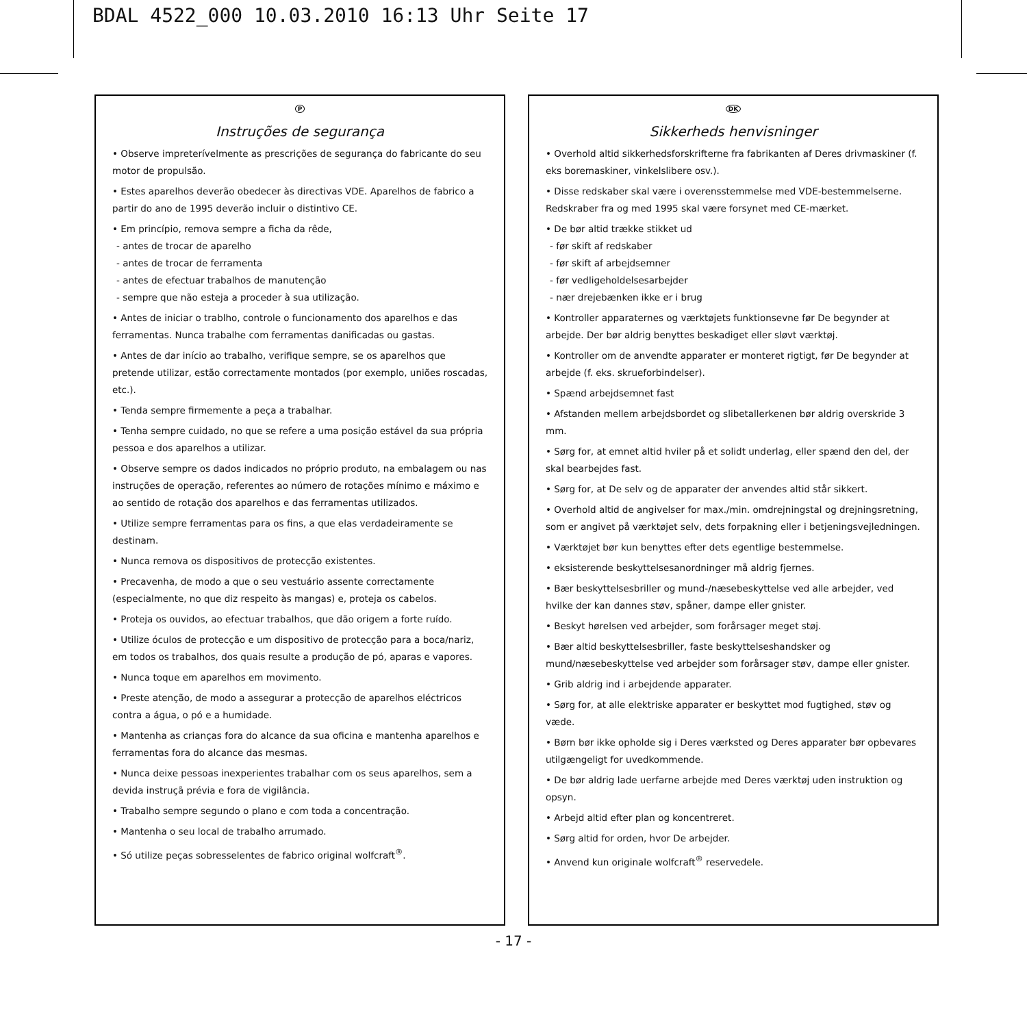BDAL 4522_000 10.03.2010 16:13 Uhr Seite 17
P
Instruções de segurança
• Observe impreterívelmente as prescrições de segurança do fabricante do seu motor de propulsão.
• Estes aparelhos deverão obedecer às directivas VDE. Aparelhos de fabrico a partir do ano de 1995 deverão incluir o distintivo CE.
• Em princípio, remova sempre a ficha da rêde,
- antes de trocar de aparelho
- antes de trocar de ferramenta
- antes de efectuar trabalhos de manutenção
- sempre que não esteja a proceder à sua utilização.
• Antes de iniciar o trablho, controle o funcionamento dos aparelhos e das ferramentas. Nunca trabalhe com ferramentas danificadas ou gastas.
• Antes de dar início ao trabalho, verifique sempre, se os aparelhos que pretende utilizar, estão correctamente montados (por exemplo, uniões roscadas, etc.).
• Tenda sempre firmemente a peça a trabalhar.
• Tenha sempre cuidado, no que se refere a uma posição estável da sua própria pessoa e dos aparelhos a utilizar.
• Observe sempre os dados indicados no próprio produto, na embalagem ou nas instruções de operação, referentes ao número de rotações mínimo e máximo e ao sentido de rotação dos aparelhos e das ferramentas utilizados.
• Utilize sempre ferramentas para os fins, a que elas verdadeiramente se destinam.
• Nunca remova os dispositivos de protecção existentes.
• Precavenha, de modo a que o seu vestuário assente correctamente (especialmente, no que diz respeito às mangas) e, proteja os cabelos.
• Proteja os ouvidos, ao efectuar trabalhos, que dão origem a forte ruído.
• Utilize óculos de protecção e um dispositivo de protecção para a boca/nariz, em todos os trabalhos, dos quais resulte a produção de pó, aparas e vapores.
• Nunca toque em aparelhos em movimento.
• Preste atenção, de modo a assegurar a protecção de aparelhos eléctricos contra a água, o pó e a humidade.
• Mantenha as crianças fora do alcance da sua oficina e mantenha aparelhos e ferramentas fora do alcance das mesmas.
• Nunca deixe pessoas inexperientes trabalhar com os seus aparelhos, sem a devida instruçã prévia e fora de vigilância.
• Trabalho sempre segundo o plano e com toda a concentração.
• Mantenha o seu local de trabalho arrumado.
• Só utilize peças sobresselentes de fabrico original wolfcraft<sup>®</sup>.
DK
Sikkerheds henvisninger
• Overhold altid sikkerhedsforskrifterne fra fabrikanten af Deres drivmaskiner (f. eks boremaskiner, vinkelslibere osv.).
• Disse redskaber skal være i overensstemmelse med VDE-bestemmelserne. Redskraber fra og med 1995 skal være forsynet med CE-mærket.
• De bør altid trække stikket ud
- før skift af redskaber
- før skift af arbejdsemner
- før vedligeholdelsesarbejder
- nær drejebænken ikke er i brug
• Kontroller apparaternes og værktøjets funktionsevne før De begynder at arbejde. Der bør aldrig benyttes beskadiget eller sløvt værktøj.
• Kontroller om de anvendte apparater er monteret rigtigt, før De begynder at arbejde (f. eks. skrueforbindelser).
• Spænd arbejdsemnet fast
• Afstanden mellem arbejdsbordet og slibetallerkenen bør aldrig overskride 3 mm.
• Sørg for, at emnet altid hviler på et solidt underlag, eller spænd den del, der skal bearbejdes fast.
• Sørg for, at De selv og de apparater der anvendes altid står sikkert.
• Overhold altid de angivelser for max./min. omdrejningstal og drejningsretning, som er angivet på værktøjet selv, dets forpakning eller i betjeningsvejledningen.
• Værktøjet bør kun benyttes efter dets egentlige bestemmelse.
• eksisterende beskyttelsesanordninger må aldrig fjernes.
• Bær beskyttelsesbriller og mund-/næsebeskyttelse ved alle arbejder, ved hvilke der kan dannes støv, spåner, dampe eller gnister.
• Beskyt hørelsen ved arbejder, som forårsager meget støj.
• Bær altid beskyttelsesbriller, faste beskyttelseshandsker og mund/næsebeskyttelse ved arbejder som forårsager støv, dampe eller gnister.
• Grib aldrig ind i arbejdende apparater.
• Sørg for, at alle elektriske apparater er beskyttet mod fugtighed, støv og væde.
• Børn bør ikke opholde sig i Deres værksted og Deres apparater bør opbevares utilgængeligt for uvedkommende.
• De bør aldrig lade uerfarne arbejde med Deres værktøj uden instruktion og opsyn.
• Arbejd altid efter plan og koncentreret.
• Sørg altid for orden, hvor De arbejder.
• Anvend kun originale wolfcraft<sup>®</sup> reservedele.
- 17 -